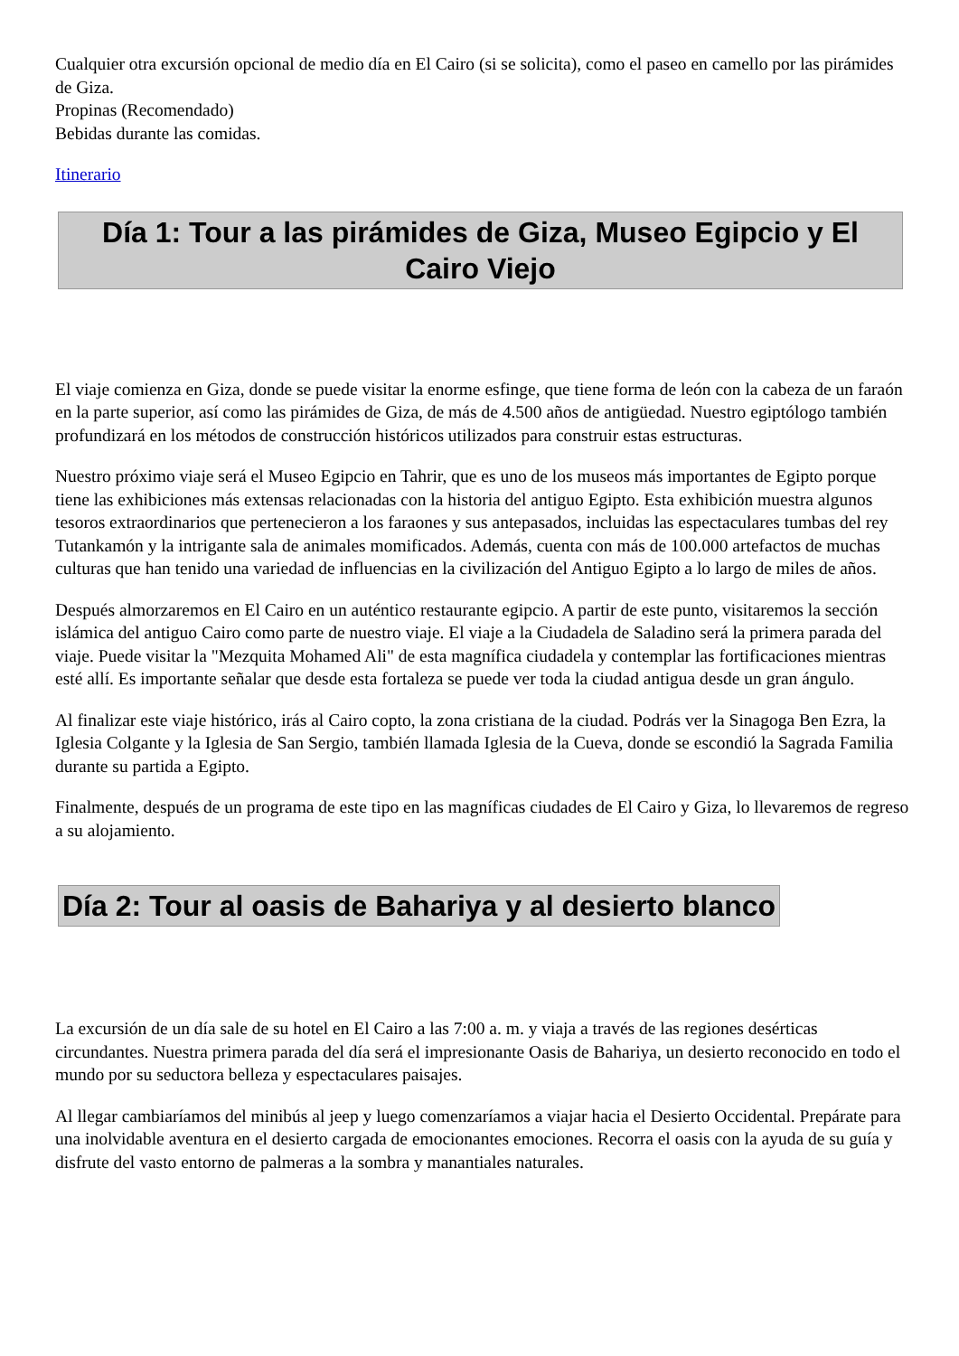Cualquier otra excursión opcional de medio día en El Cairo (si se solicita), como el paseo en camello por las pirámides de Giza.
Propinas (Recomendado)
Bebidas durante las comidas.
Itinerario
Día 1: Tour a las pirámides de Giza, Museo Egipcio y El Cairo Viejo
El viaje comienza en Giza, donde se puede visitar la enorme esfinge, que tiene forma de león con la cabeza de un faraón en la parte superior, así como las pirámides de Giza, de más de 4.500 años de antigüedad. Nuestro egiptólogo también profundizará en los métodos de construcción históricos utilizados para construir estas estructuras.
Nuestro próximo viaje será el Museo Egipcio en Tahrir, que es uno de los museos más importantes de Egipto porque tiene las exhibiciones más extensas relacionadas con la historia del antiguo Egipto. Esta exhibición muestra algunos tesoros extraordinarios que pertenecieron a los faraones y sus antepasados, incluidas las espectaculares tumbas del rey Tutankamón y la intrigante sala de animales momificados. Además, cuenta con más de 100.000 artefactos de muchas culturas que han tenido una variedad de influencias en la civilización del Antiguo Egipto a lo largo de miles de años.
Después almorzaremos en El Cairo en un auténtico restaurante egipcio. A partir de este punto, visitaremos la sección islámica del antiguo Cairo como parte de nuestro viaje. El viaje a la Ciudadela de Saladino será la primera parada del viaje. Puede visitar la "Mezquita Mohamed Ali" de esta magnífica ciudadela y contemplar las fortificaciones mientras esté allí. Es importante señalar que desde esta fortaleza se puede ver toda la ciudad antigua desde un gran ángulo.
Al finalizar este viaje histórico, irás al Cairo copto, la zona cristiana de la ciudad. Podrás ver la Sinagoga Ben Ezra, la Iglesia Colgante y la Iglesia de San Sergio, también llamada Iglesia de la Cueva, donde se escondió la Sagrada Familia durante su partida a Egipto.
Finalmente, después de un programa de este tipo en las magníficas ciudades de El Cairo y Giza, lo llevaremos de regreso a su alojamiento.
Día 2: Tour al oasis de Bahariya y al desierto blanco
La excursión de un día sale de su hotel en El Cairo a las 7:00 a. m. y viaja a través de las regiones desérticas circundantes. Nuestra primera parada del día será el impresionante Oasis de Bahariya, un desierto reconocido en todo el mundo por su seductora belleza y espectaculares paisajes.
Al llegar cambiaríamos del minibús al jeep y luego comenzaríamos a viajar hacia el Desierto Occidental. Prepárate para una inolvidable aventura en el desierto cargada de emocionantes emociones. Recorra el oasis con la ayuda de su guía y disfrute del vasto entorno de palmeras a la sombra y manantiales naturales.